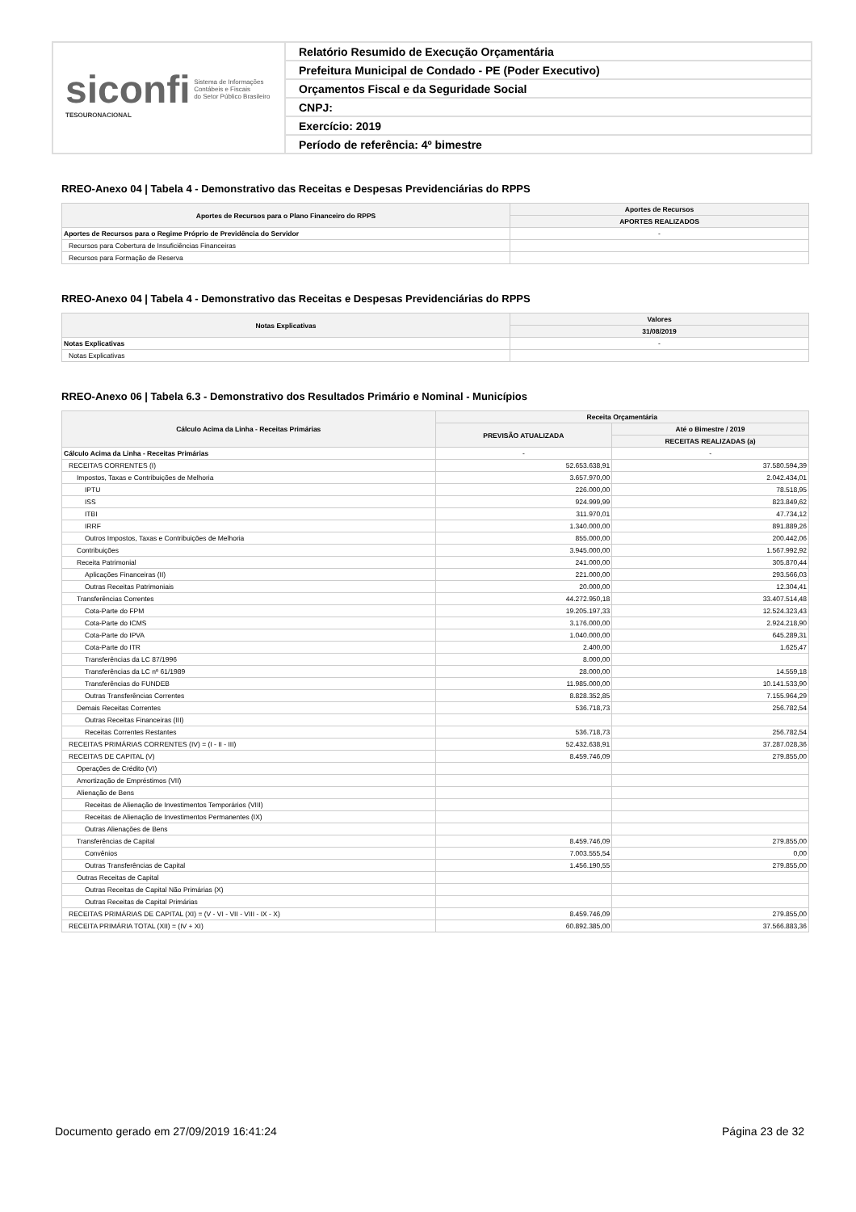siconfi Sistema de Informações
Contábeis e Fiscais
do Setor Público Brasileiro
TESOURONACIONAL
Relatório Resumido de Execução Orçamentária
Prefeitura Municipal de Condado - PE (Poder Executivo)
Orçamentos Fiscal e da Seguridade Social
CNPJ:
Exercício: 2019
Período de referência: 4º bimestre
RREO-Anexo 04 | Tabela 4 - Demonstrativo das Receitas e Despesas Previdenciárias do RPPS
| Aportes de Recursos para o Plano Financeiro do RPPS | Aportes de Recursos |
| --- | --- |
| | APORTES REALIZADOS |
| Aportes de Recursos para o Regime Próprio de Previdência do Servidor | - |
| Recursos para Cobertura de Insuficiências Financeiras | |
| Recursos para Formação de Reserva | |
RREO-Anexo 04 | Tabela 4 - Demonstrativo das Receitas e Despesas Previdenciárias do RPPS
| Notas Explicativas | Valores |
| --- | --- |
| | 31/08/2019 |
| Notas Explicativas | - |
| Notas Explicativas | |
RREO-Anexo 06 | Tabela 6.3 - Demonstrativo dos Resultados Primário e Nominal - Municípios
| Cálculo Acima da Linha - Receitas Primárias | Receita Orçamentária | |
| --- | --- | --- |
| | PREVISÃO ATUALIZADA | Até o Bimestre / 2019 |
| | | RECEITAS REALIZADAS (a) |
| Cálculo Acima da Linha - Receitas Primárias | - | - |
| RECEITAS CORRENTES (I) | 52.653.638,91 | 37.580.594,39 |
| Impostos, Taxas e Contribuições de Melhoria | 3.657.970,00 | 2.042.434,01 |
| IPTU | 226.000,00 | 78.518,95 |
| ISS | 924.999,99 | 823.849,62 |
| ITBI | 311.970,01 | 47.734,12 |
| IRRF | 1.340.000,00 | 891.889,26 |
| Outros Impostos, Taxas e Contribuições de Melhoria | 855.000,00 | 200.442,06 |
| Contribuições | 3.945.000,00 | 1.567.992,92 |
| Receita Patrimonial | 241.000,00 | 305.870,44 |
| Aplicações Financeiras (II) | 221.000,00 | 293.566,03 |
| Outras Receitas Patrimoniais | 20.000,00 | 12.304,41 |
| Transferências Correntes | 44.272.950,18 | 33.407.514,48 |
| Cota-Parte do FPM | 19.205.197,33 | 12.524.323,43 |
| Cota-Parte do ICMS | 3.176.000,00 | 2.924.218,90 |
| Cota-Parte do IPVA | 1.040.000,00 | 645.289,31 |
| Cota-Parte do ITR | 2.400,00 | 1.625,47 |
| Transferências da LC 87/1996 | 8.000,00 | |
| Transferências da LC nº 61/1989 | 28.000,00 | 14.559,18 |
| Transferências do FUNDEB | 11.985.000,00 | 10.141.533,90 |
| Outras Transferências Correntes | 8.828.352,85 | 7.155.964,29 |
| Demais Receitas Correntes | 536.718,73 | 256.782,54 |
| Outras Receitas Financeiras (III) | | |
| Receitas Correntes Restantes | 536.718,73 | 256.782,54 |
| RECEITAS PRIMÁRIAS CORRENTES (IV) = (I - II - III) | 52.432.638,91 | 37.287.028,36 |
| RECEITAS DE CAPITAL (V) | 8.459.746,09 | 279.855,00 |
| Operações de Crédito (VI) | | |
| Amortização de Empréstimos (VII) | | |
| Alienação de Bens | | |
| Receitas de Alienação de Investimentos Temporários (VIII) | | |
| Receitas de Alienação de Investimentos Permanentes (IX) | | |
| Outras Alienações de Bens | | |
| Transferências de Capital | 8.459.746,09 | 279.855,00 |
| Convênios | 7.003.555,54 | 0,00 |
| Outras Transferências de Capital | 1.456.190,55 | 279.855,00 |
| Outras Receitas de Capital | | |
| Outras Receitas de Capital Não Primárias (X) | | |
| Outras Receitas de Capital Primárias | | |
| RECEITAS PRIMÁRIAS DE CAPITAL (XI) = (V - VI - VII - VIII - IX - X) | 8.459.746,09 | 279.855,00 |
| RECEITA PRIMÁRIA TOTAL (XII) = (IV + XI) | 60.892.385,00 | 37.566.883,36 |
Documento gerado em 27/09/2019 16:41:24 Página 23 de 32